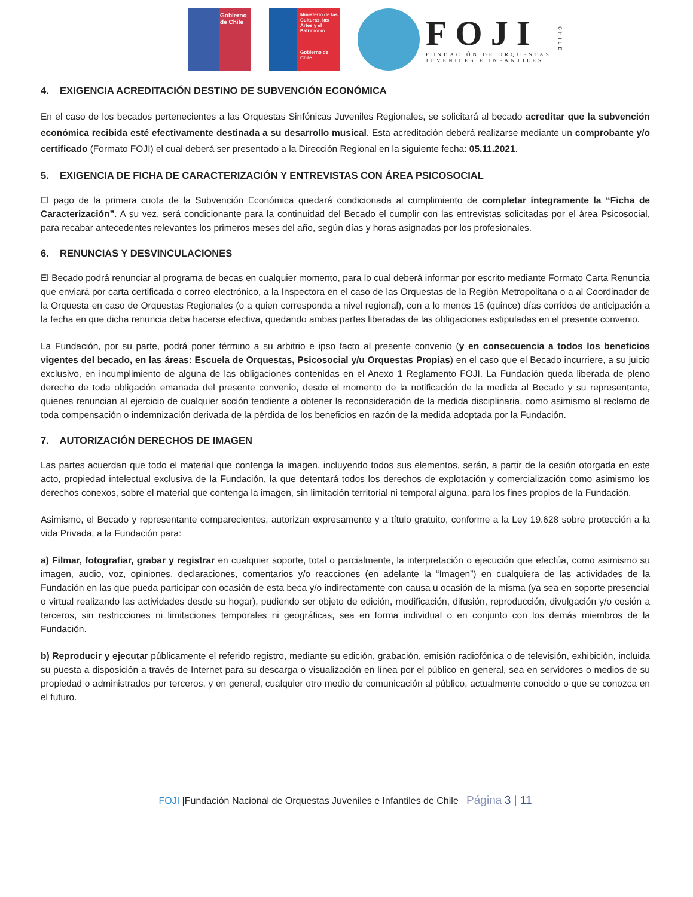Gobierno
de Chile
Ministerio de las Culturas, las Artes y el Patrimonio
Gobierno de Chile
FOJI
FUNDACIÓN DE ORQUESTAS
JUVENILES E INFANTILES
CHILE
4. EXIGENCIA ACREDITACIÓN DESTINO DE SUBVENCIÓN ECONÓMICA
En el caso de los becados pertenecientes a las Orquestas Sinfónicas Juveniles Regionales, se solicitará al becado acreditar que la subvención económica recibida esté efectivamente destinada a su desarrollo musical. Esta acreditación deberá realizarse mediante un comprobante y/o certificado (Formato FOJI) el cual deberá ser presentado a la Dirección Regional en la siguiente fecha: 05.11.2021.
5. EXIGENCIA DE FICHA DE CARACTERIZACIÓN Y ENTREVISTAS CON ÁREA PSICOSOCIAL
El pago de la primera cuota de la Subvención Económica quedará condicionada al cumplimiento de completar íntegramente la “Ficha de Caracterización”. A su vez, será condicionante para la continuidad del Becado el cumplir con las entrevistas solicitadas por el área Psicosocial, para recabar antecedentes relevantes los primeros meses del año, según días y horas asignadas por los profesionales.
6. RENUNCIAS Y DESVINCULACIONES
El Becado podrá renunciar al programa de becas en cualquier momento, para lo cual deberá informar por escrito mediante Formato Carta Renuncia que enviará por carta certificada o correo electrónico, a la Inspectora en el caso de las Orquestas de la Región Metropolitana o a al Coordinador de la Orquesta en caso de Orquestas Regionales (o a quien corresponda a nivel regional), con a lo menos 15 (quince) días corridos de anticipación a la fecha en que dicha renuncia deba hacerse efectiva, quedando ambas partes liberadas de las obligaciones estipuladas en el presente convenio.
La Fundación, por su parte, podrá poner término a su arbitrio e ipso facto al presente convenio (y en consecuencia a todos los beneficios vigentes del becado, en las áreas: Escuela de Orquestas, Psicosocial y/u Orquestas Propias) en el caso que el Becado incurriere, a su juicio exclusivo, en incumplimiento de alguna de las obligaciones contenidas en el Anexo 1 Reglamento FOJI. La Fundación queda liberada de pleno derecho de toda obligación emanada del presente convenio, desde el momento de la notificación de la medida al Becado y su representante, quienes renuncian al ejercicio de cualquier acción tendiente a obtener la reconsideración de la medida disciplinaria, como asimismo al reclamo de toda compensación o indemnización derivada de la pérdida de los beneficios en razón de la medida adoptada por la Fundación.
7. AUTORIZACIÓN DERECHOS DE IMAGEN
Las partes acuerdan que todo el material que contenga la imagen, incluyendo todos sus elementos, serán, a partir de la cesión otorgada en este acto, propiedad intelectual exclusiva de la Fundación, la que detentará todos los derechos de explotación y comercialización como asimismo los derechos conexos, sobre el material que contenga la imagen, sin limitación territorial ni temporal alguna, para los fines propios de la Fundación.
Asimismo, el Becado y representante comparecientes, autorizan expresamente y a título gratuito, conforme a la Ley 19.628 sobre protección a la vida Privada, a la Fundación para:
a) Filmar, fotografiar, grabar y registrar en cualquier soporte, total o parcialmente, la interpretación o ejecución que efectúa, como asimismo su imagen, audio, voz, opiniones, declaraciones, comentarios y/o reacciones (en adelante la “Imagen”) en cualquiera de las actividades de la Fundación en las que pueda participar con ocasión de esta beca y/o indirectamente con causa u ocasión de la misma (ya sea en soporte presencial o virtual realizando las actividades desde su hogar), pudiendo ser objeto de edición, modificación, difusión, reproducción, divulgación y/o cesión a terceros, sin restricciones ni limitaciones temporales ni geográficas, sea en forma individual o en conjunto con los demás miembros de la Fundación.
b) Reproducir y ejecutar públicamente el referido registro, mediante su edición, grabación, emisión radiofónica o de televisión, exhibición, incluida su puesta a disposición a través de Internet para su descarga o visualización en línea por el público en general, sea en servidores o medios de su propiedad o administrados por terceros, y en general, cualquier otro medio de comunicación al público, actualmente conocido o que se conozca en el futuro.
FOJI |Fundación Nacional de Orquestas Juveniles e Infantiles de Chile Página 3 | 11